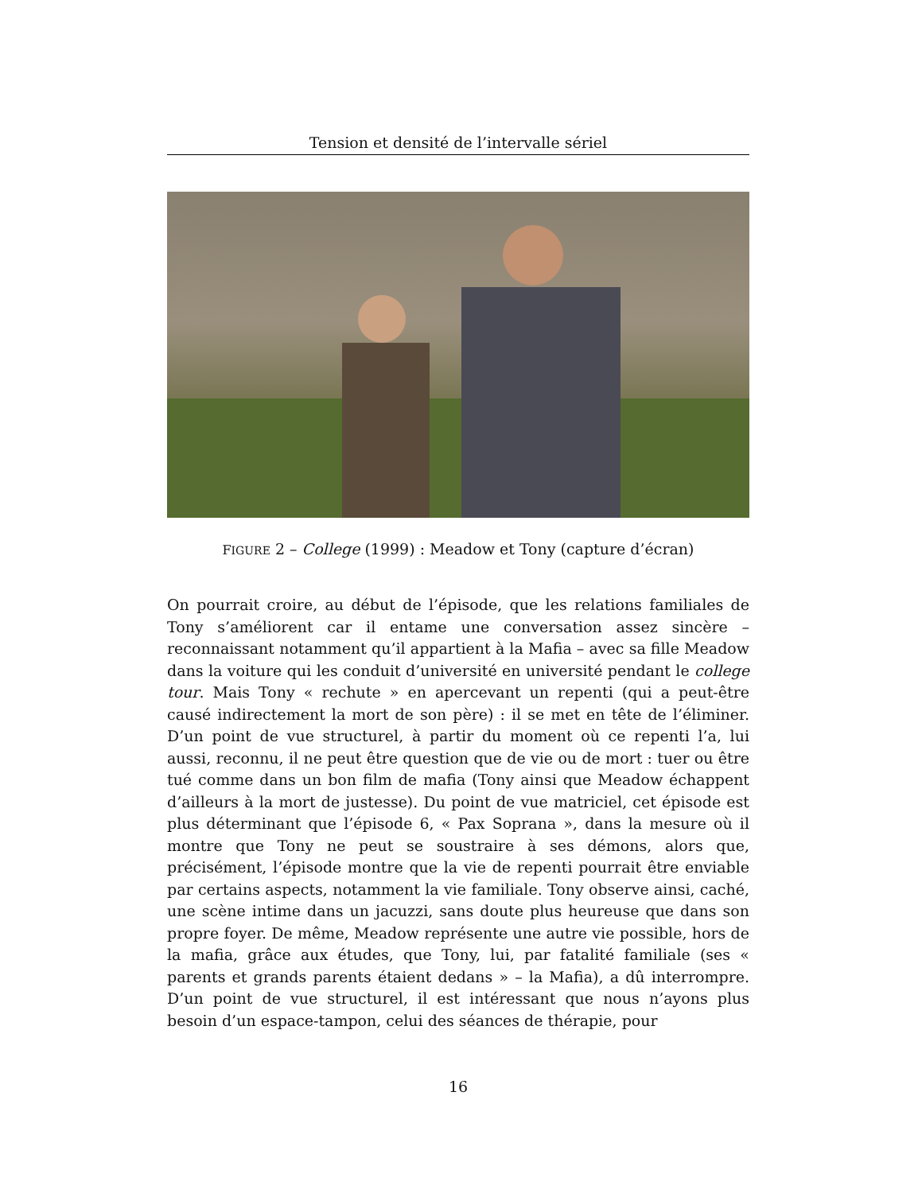Tension et densité de l’intervalle sériel
FIGURE 2 – College (1999) : Meadow et Tony (capture d’écran)
On pourrait croire, au début de l’épisode, que les relations familiales de Tony s’améliorent car il entame une conversation assez sincère – reconnaissant notamment qu’il appartient à la Mafia – avec sa fille Meadow dans la voiture qui les conduit d’université en université pendant le college tour. Mais Tony « rechute » en apercevant un repenti (qui a peut-être causé indirectement la mort de son père) : il se met en tête de l’éliminer. D’un point de vue structurel, à partir du moment où ce repenti l’a, lui aussi, reconnu, il ne peut être question que de vie ou de mort : tuer ou être tué comme dans un bon film de mafia (Tony ainsi que Meadow échappent d’ailleurs à la mort de justesse). Du point de vue matriciel, cet épisode est plus déterminant que l’épisode 6, « Pax Soprana », dans la mesure où il montre que Tony ne peut se soustraire à ses démons, alors que, précisément, l’épisode montre que la vie de repenti pourrait être enviable par certains aspects, notamment la vie familiale. Tony observe ainsi, caché, une scène intime dans un jacuzzi, sans doute plus heureuse que dans son propre foyer. De même, Meadow représente une autre vie possible, hors de la mafia, grâce aux études, que Tony, lui, par fatalité familiale (ses « parents et grands parents étaient dedans » – la Mafia), a dû interrompre. D’un point de vue structurel, il est intéressant que nous n’ayons plus besoin d’un espace-tampon, celui des séances de thérapie, pour
16